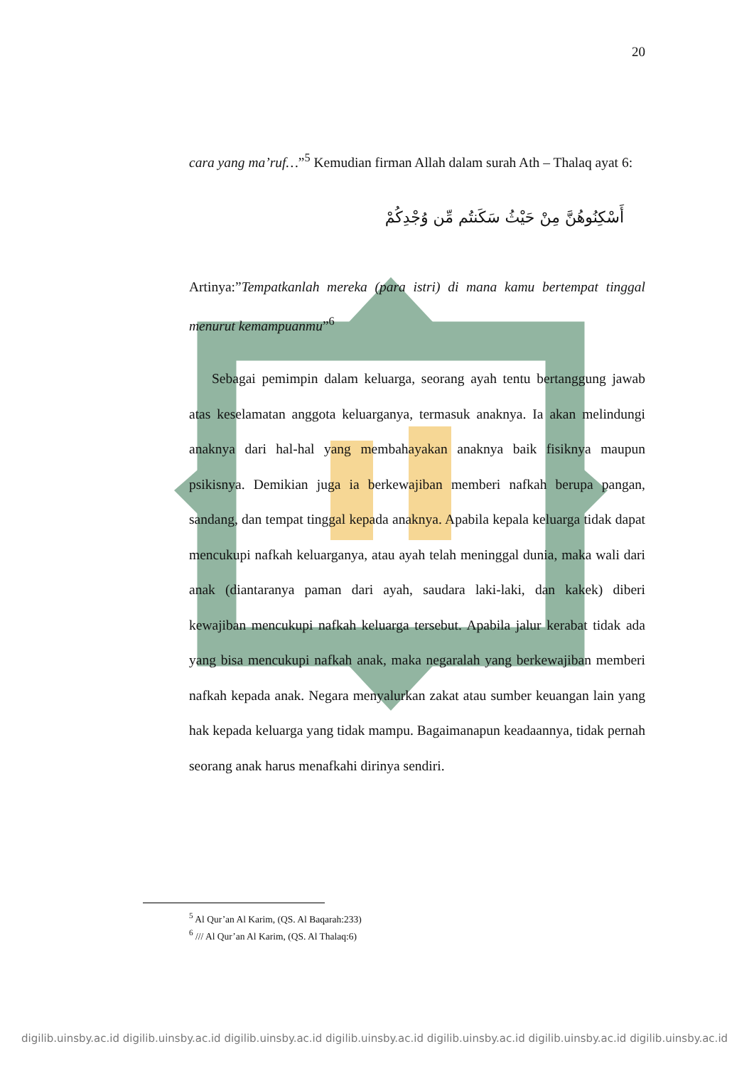20
cara yang ma’ruf…”<sup>5</sup> Kemudian firman Allah dalam surah Ath – Thalaq ayat 6:
أَسْكِنُوهُنَّ مِنْ حَيْثُ سَكَنتُم مِّن وُجْدِكُمْ
Artinya:”Tempatkanlah mereka (para istri) di mana kamu bertempat tinggal menurut kemampuanmu”<sup>6</sup>
Sebagai pemimpin dalam keluarga, seorang ayah tentu bertanggung jawab atas keselamatan anggota keluarganya, termasuk anaknya. Ia akan melindungi anaknya dari hal-hal yang membahayakan anaknya baik fisiknya maupun psikisnya. Demikian juga ia berkewajiban memberi nafkah berupa pangan, sandang, dan tempat tinggal kepada anaknya. Apabila kepala keluarga tidak dapat mencukupi nafkah keluarganya, atau ayah telah meninggal dunia, maka wali dari anak (diantaranya paman dari ayah, saudara laki-laki, dan kakek) diberi kewajiban mencukupi nafkah keluarga tersebut. Apabila jalur kerabat tidak ada yang bisa mencukupi nafkah anak, maka negaralah yang berkewajiban memberi nafkah kepada anak. Negara menyalurkan zakat atau sumber keuangan lain yang hak kepada keluarga yang tidak mampu. Bagaimanapun keadaannya, tidak pernah seorang anak harus menafkahi dirinya sendiri.
<sup>5</sup> Al Qur’an Al Karim, (QS. Al Baqarah:233)
<sup>6</sup> /// Al Qur’an Al Karim, (QS. Al Thalaq:6)
digilib.uinsby.ac.id digilib.uinsby.ac.id digilib.uinsby.ac.id digilib.uinsby.ac.id digilib.uinsby.ac.id digilib.uinsby.ac.id digilib.uinsby.ac.id